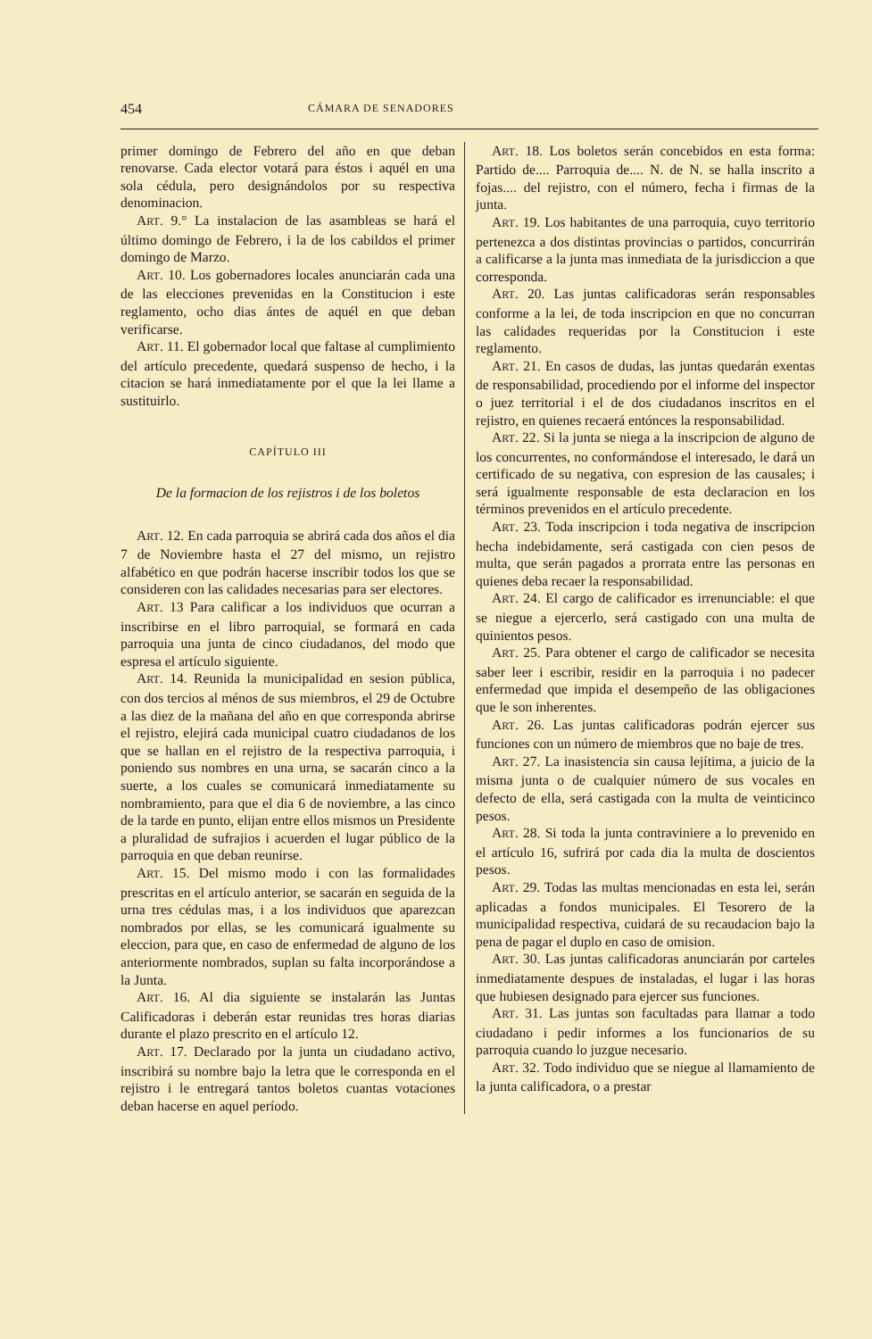454 CÁMARA DE SENADORES
primer domingo de Febrero del año en que deban renovarse. Cada elector votará para éstos i aquél en una sola cédula, pero designándolos por su respectiva denominacion.
ART. 9.° La instalacion de las asambleas se hará el último domingo de Febrero, i la de los cabildos el primer domingo de Marzo.
ART. 10. Los gobernadores locales anunciarán cada una de las elecciones prevenidas en la Constitucion i este reglamento, ocho dias ántes de aquél en que deban verificarse.
ART. 11. El gobernador local que faltase al cumplimiento del artículo precedente, quedará suspenso de hecho, i la citacion se hará inmediatamente por el que la lei llame a sustituirlo.
CAPÍTULO III
De la formacion de los rejistros i de los boletos
ART. 12. En cada parroquia se abrirá cada dos años el dia 7 de Noviembre hasta el 27 del mismo, un rejistro alfabético en que podrán hacerse inscribir todos los que se consideren con las calidades necesarias para ser electores.
ART. 13 Para calificar a los individuos que ocurran a inscribirse en el libro parroquial, se formará en cada parroquia una junta de cinco ciudadanos, del modo que espresa el artículo siguiente.
ART. 14. Reunida la municipalidad en sesion pública, con dos tercios al ménos de sus miembros, el 29 de Octubre a las diez de la mañana del año en que corresponda abrirse el rejistro, elejirá cada municipal cuatro ciudadanos de los que se hallan en el rejistro de la respectiva parroquia, i poniendo sus nombres en una urna, se sacarán cinco a la suerte, a los cuales se comunicará inmediatamente su nombramiento, para que el dia 6 de noviembre, a las cinco de la tarde en punto, elijan entre ellos mismos un Presidente a pluralidad de sufrajios i acuerden el lugar público de la parroquia en que deban reunirse.
ART. 15. Del mismo modo i con las formalidades prescritas en el artículo anterior, se sacarán en seguida de la urna tres cédulas mas, i a los individuos que aparezcan nombrados por ellas, se les comunicará igualmente su eleccion, para que, en caso de enfermedad de alguno de los anteriormente nombrados, suplan su falta incorporándose a la Junta.
ART. 16. Al dia siguiente se instalarán las Juntas Calificadoras i deberán estar reunidas tres horas diarias durante el plazo prescrito en el artículo 12.
ART. 17. Declarado por la junta un ciudadano activo, inscribirá su nombre bajo la letra que le corresponda en el rejistro i le entregará tantos boletos cuantas votaciones deban hacerse en aquel período.
ART. 18. Los boletos serán concebidos en esta forma: Partido de.... Parroquia de.... N. de N. se halla inscrito a fojas.... del rejistro, con el número, fecha i firmas de la junta.
ART. 19. Los habitantes de una parroquia, cuyo territorio pertenezca a dos distintas provincias o partidos, concurrirán a calificarse a la junta mas inmediata de la jurisdiccion a que corresponda.
ART. 20. Las juntas calificadoras serán responsables conforme a la lei, de toda inscripcion en que no concurran las calidades requeridas por la Constitucion i este reglamento.
ART. 21. En casos de dudas, las juntas quedarán exentas de responsabilidad, procediendo por el informe del inspector o juez territorial i el de dos ciudadanos inscritos en el rejistro, en quienes recaerá entónces la responsabilidad.
ART. 22. Si la junta se niega a la inscripcion de alguno de los concurrentes, no conformándose el interesado, le dará un certificado de su negativa, con espresion de las causales; i será igualmente responsable de esta declaracion en los términos prevenidos en el artículo precedente.
ART. 23. Toda inscripcion i toda negativa de inscripcion hecha indebidamente, será castigada con cien pesos de multa, que serán pagados a prorrata entre las personas en quienes deba recaer la responsabilidad.
ART. 24. El cargo de calificador es irrenunciable: el que se niegue a ejercerlo, será castigado con una multa de quinientos pesos.
ART. 25. Para obtener el cargo de calificador se necesita saber leer i escribir, residir en la parroquia i no padecer enfermedad que impida el desempeño de las obligaciones que le son inherentes.
ART. 26. Las juntas calificadoras podrán ejercer sus funciones con un número de miembros que no baje de tres.
ART. 27. La inasistencia sin causa lejítima, a juicio de la misma junta o de cualquier número de sus vocales en defecto de ella, será castigada con la multa de veinticinco pesos.
ART. 28. Si toda la junta contraviniere a lo prevenido en el artículo 16, sufrirá por cada dia la multa de doscientos pesos.
ART. 29. Todas las multas mencionadas en esta lei, serán aplicadas a fondos municipales. El Tesorero de la municipalidad respectiva, cuidará de su recaudacion bajo la pena de pagar el duplo en caso de omision.
ART. 30. Las juntas calificadoras anunciarán por carteles inmediatamente despues de instaladas, el lugar i las horas que hubiesen designado para ejercer sus funciones.
ART. 31. Las juntas son facultadas para llamar a todo ciudadano i pedir informes a los funcionarios de su parroquia cuando lo juzgue necesario.
ART. 32. Todo individuo que se niegue al llamamiento de la junta calificadora, o a prestar